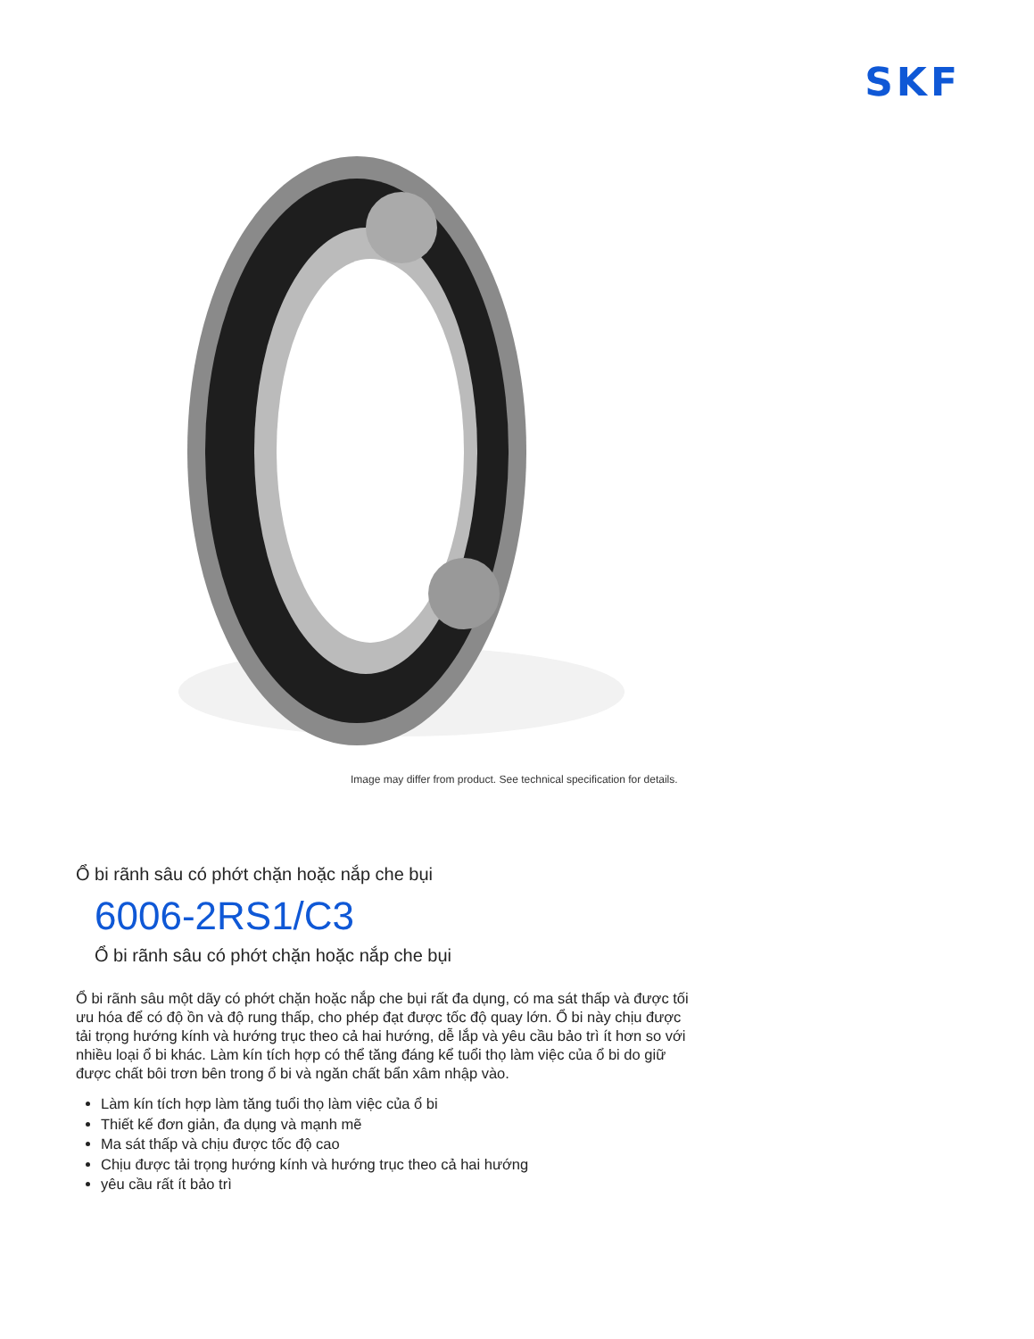SKF
Image may differ from product. See technical specification for details.
Ổ bi rãnh sâu có phớt chặn hoặc nắp che bụi
6006-2RS1/C3
Ổ bi rãnh sâu có phớt chặn hoặc nắp che bụi
Ổ bi rãnh sâu một dãy có phớt chặn hoặc nắp che bụi rất đa dụng, có ma sát thấp và được tối ưu hóa để có độ ồn và độ rung thấp, cho phép đạt được tốc độ quay lớn. Ổ bi này chịu được tải trọng hướng kính và hướng trục theo cả hai hướng, dễ lắp và yêu cầu bảo trì ít hơn so với nhiều loại ổ bi khác. Làm kín tích hợp có thể tăng đáng kể tuổi thọ làm việc của ổ bi do giữ được chất bôi trơn bên trong ổ bi và ngăn chất bẩn xâm nhập vào.
Làm kín tích hợp làm tăng tuổi thọ làm việc của ổ bi
Thiết kế đơn giản, đa dụng và mạnh mẽ
Ma sát thấp và chịu được tốc độ cao
Chịu được tải trọng hướng kính và hướng trục theo cả hai hướng
yêu cầu rất ít bảo trì